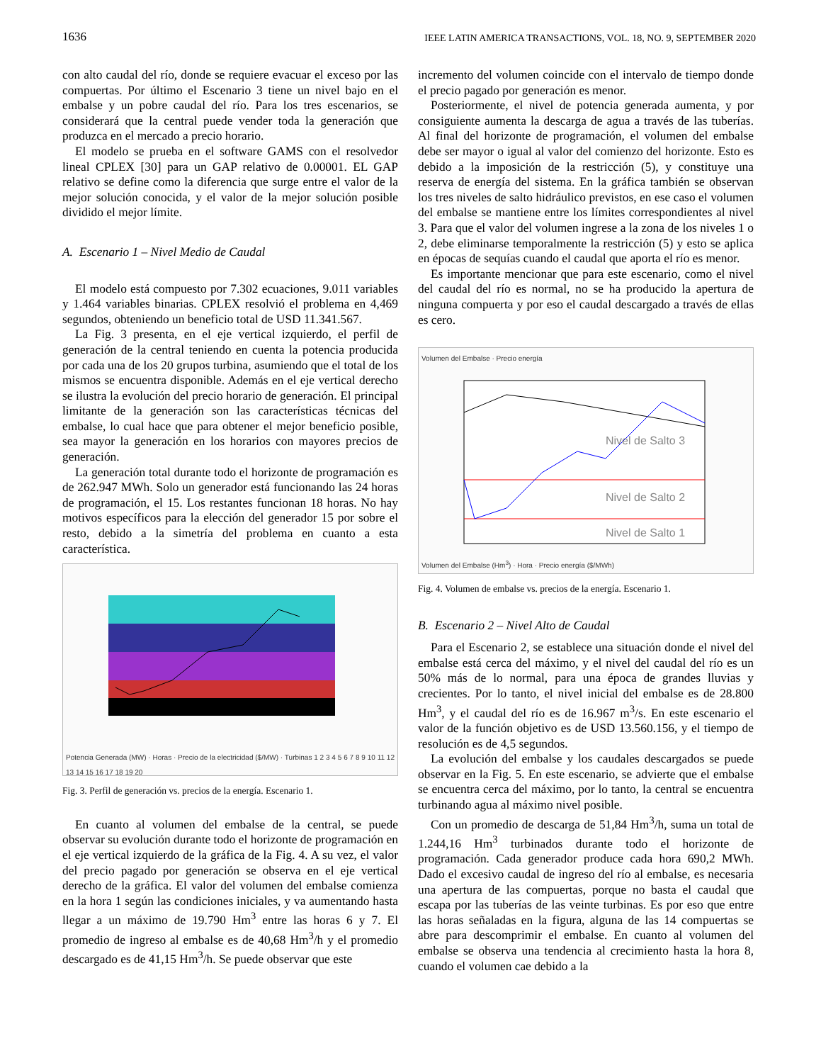1636 IEEE LATIN AMERICA TRANSACTIONS, VOL. 18, NO. 9, SEPTEMBER 2020
con alto caudal del río, donde se requiere evacuar el exceso por las compuertas. Por último el Escenario 3 tiene un nivel bajo en el embalse y un pobre caudal del río. Para los tres escenarios, se considerará que la central puede vender toda la generación que produzca en el mercado a precio horario.
El modelo se prueba en el software GAMS con el resolvedor lineal CPLEX [30] para un GAP relativo de 0.00001. EL GAP relativo se define como la diferencia que surge entre el valor de la mejor solución conocida, y el valor de la mejor solución posible dividido el mejor límite.
A. Escenario 1 – Nivel Medio de Caudal
El modelo está compuesto por 7.302 ecuaciones, 9.011 variables y 1.464 variables binarias. CPLEX resolvió el problema en 4,469 segundos, obteniendo un beneficio total de USD 11.341.567.
La Fig. 3 presenta, en el eje vertical izquierdo, el perfil de generación de la central teniendo en cuenta la potencia producida por cada una de los 20 grupos turbina, asumiendo que el total de los mismos se encuentra disponible. Además en el eje vertical derecho se ilustra la evolución del precio horario de generación. El principal limitante de la generación son las características técnicas del embalse, lo cual hace que para obtener el mejor beneficio posible, sea mayor la generación en los horarios con mayores precios de generación.
La generación total durante todo el horizonte de programación es de 262.947 MWh. Solo un generador está funcionando las 24 horas de programación, el 15. Los restantes funcionan 18 horas. No hay motivos específicos para la elección del generador 15 por sobre el resto, debido a la simetría del problema en cuanto a esta característica.
Potencia Generada (MW) · Horas · Precio de la electricidad ($/MW) · Turbinas 1 2 3 4 5 6 7 8 9 10 11 12 13 14 15 16 17 18 19 20
Fig. 3. Perfil de generación vs. precios de la energía. Escenario 1.
En cuanto al volumen del embalse de la central, se puede observar su evolución durante todo el horizonte de programación en el eje vertical izquierdo de la gráfica de la Fig. 4. A su vez, el valor del precio pagado por generación se observa en el eje vertical derecho de la gráfica. El valor del volumen del embalse comienza en la hora 1 según las condiciones iniciales, y va aumentando hasta llegar a un máximo de 19.790 Hm<sup>3</sup> entre las horas 6 y 7. El promedio de ingreso al embalse es de 40,68 Hm<sup>3</sup>/h y el promedio descargado es de 41,15 Hm<sup>3</sup>/h. Se puede observar que este
incremento del volumen coincide con el intervalo de tiempo donde el precio pagado por generación es menor.
Posteriormente, el nivel de potencia generada aumenta, y por consiguiente aumenta la descarga de agua a través de las tuberías. Al final del horizonte de programación, el volumen del embalse debe ser mayor o igual al valor del comienzo del horizonte. Esto es debido a la imposición de la restricción (5), y constituye una reserva de energía del sistema. En la gráfica también se observan los tres niveles de salto hidráulico previstos, en ese caso el volumen del embalse se mantiene entre los límites correspondientes al nivel 3. Para que el valor del volumen ingrese a la zona de los niveles 1 o 2, debe eliminarse temporalmente la restricción (5) y esto se aplica en épocas de sequías cuando el caudal que aporta el río es menor.
Es importante mencionar que para este escenario, como el nivel del caudal del río es normal, no se ha producido la apertura de ninguna compuerta y por eso el caudal descargado a través de ellas es cero.
Volumen del Embalse · Precio energía
Nivel de Salto 3
Nivel de Salto 2
Nivel de Salto 1
Volumen del Embalse (Hm<sup>3</sup>) · Hora · Precio energía ($/MWh)
Fig. 4. Volumen de embalse vs. precios de la energía. Escenario 1.
B. Escenario 2 – Nivel Alto de Caudal
Para el Escenario 2, se establece una situación donde el nivel del embalse está cerca del máximo, y el nivel del caudal del río es un 50% más de lo normal, para una época de grandes lluvias y crecientes. Por lo tanto, el nivel inicial del embalse es de 28.800 Hm<sup>3</sup>, y el caudal del río es de 16.967 m<sup>3</sup>/s. En este escenario el valor de la función objetivo es de USD 13.560.156, y el tiempo de resolución es de 4,5 segundos.
La evolución del embalse y los caudales descargados se puede observar en la Fig. 5. En este escenario, se advierte que el embalse se encuentra cerca del máximo, por lo tanto, la central se encuentra turbinando agua al máximo nivel posible.
Con un promedio de descarga de 51,84 Hm<sup>3</sup>/h, suma un total de 1.244,16 Hm<sup>3</sup> turbinados durante todo el horizonte de programación. Cada generador produce cada hora 690,2 MWh. Dado el excesivo caudal de ingreso del río al embalse, es necesaria una apertura de las compuertas, porque no basta el caudal que escapa por las tuberías de las veinte turbinas. Es por eso que entre las horas señaladas en la figura, alguna de las 14 compuertas se abre para descomprimir el embalse. En cuanto al volumen del embalse se observa una tendencia al crecimiento hasta la hora 8, cuando el volumen cae debido a la